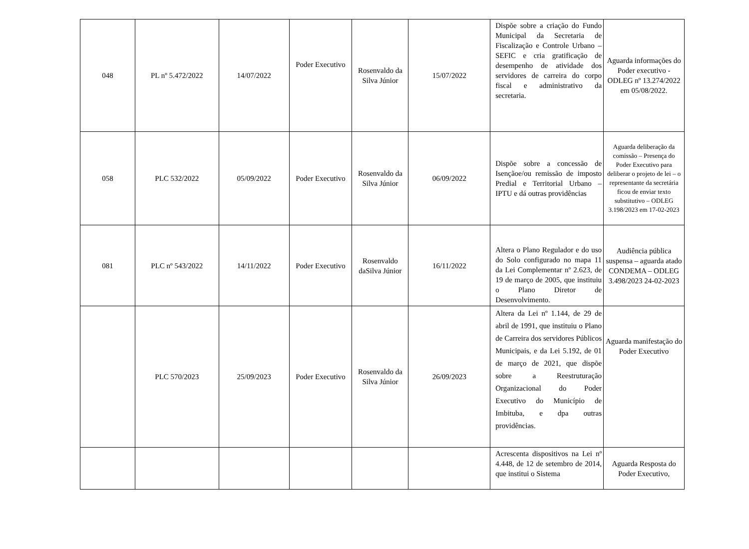| 048 | PL nº 5.472/2022 | 14/07/2022 | Poder Executivo | Rosenvaldo da Silva Júnior | 15/07/2022 | Dispõe sobre a criação do Fundo Municipal da Secretaria de Fiscalização e Controle Urbano – SEFIC e cria gratificação de desempenho de atividade dos servidores de carreira do corpo fiscal e administrativo da secretaria. | Aguarda informações do Poder executivo - ODLEG nº 13.274/2022 em 05/08/2022. |
| 058 | PLC 532/2022 | 05/09/2022 | Poder Executivo | Rosenvaldo da Silva Júnior | 06/09/2022 | Dispõe sobre a concessão de Isençãoe/ou remissão de imposto Predial e Territorial Urbano – IPTU e dá outras providências | Aguarda deliberação da comissão – Presença do Poder Executivo para deliberar o projeto de lei – o representante da secretária ficou de enviar texto substitutivo – ODLEG 3.198/2023 em 17-02-2023 |
| 081 | PLC nº 543/2022 | 14/11/2022 | Poder Executivo | Rosenvaldo daSilva Júnior | 16/11/2022 | Altera o Plano Regulador e do uso do Solo configurado no mapa 11 da Lei Complementar nº 2.623, de 19 de março de 2005, que instituiu o Plano Diretor de Desenvolvimento. | Audiência pública suspensa – aguarda atado CONDEMA – ODLEG 3.498/2023 24-02-2023 |
| | PLC 570/2023 | 25/09/2023 | Poder Executivo | Rosenvaldo da Silva Júnior | 26/09/2023 | Altera da Lei nº 1.144, de 29 de abril de 1991, que instituiu o Plano de Carreira dos servidores Públicos Municipais, e da Lei 5.192, de 01 de março de 2021, que dispõe sobre a Reestruturação Organizacional do Poder Executivo do Município de Imbituba, e dpa outras providências. | Aguarda manifestação do Poder Executivo |
| | | | | | | Acrescenta dispositivos na Lei nº 4.448, de 12 de setembro de 2014, que institui o Sistema | Aguarda Resposta do Poder Executivo, |